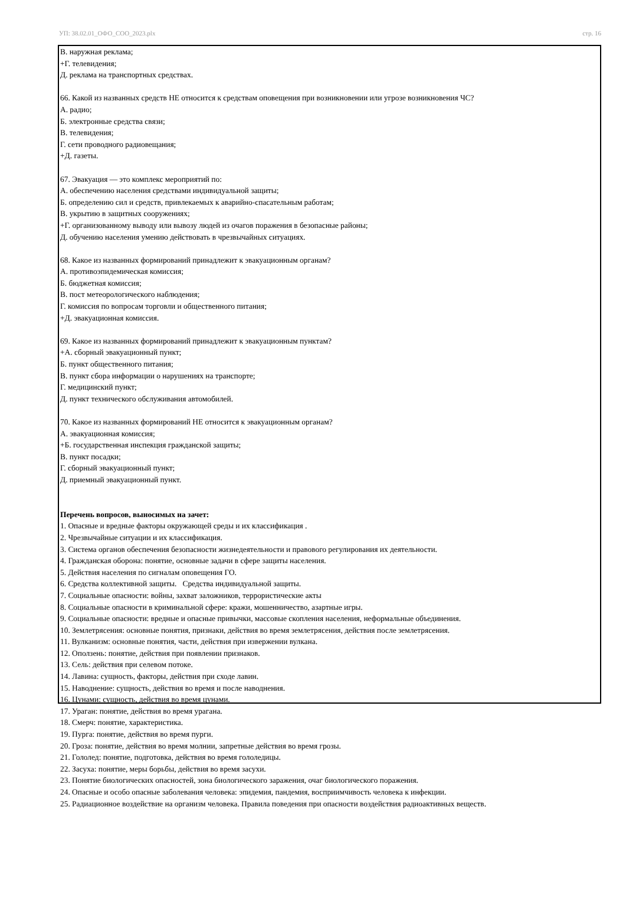УП: 38.02.01_ОФО_СОО_2023.plx стр. 16
В. наружная реклама;
+Г. телевидения;
Д. реклама на транспортных средствах.
66. Какой из названных средств НЕ относится к средствам оповещения при возникновении или угрозе возникновения ЧС?
А. радио;
Б. электронные средства связи;
В. телевидения;
Г. сети проводного радиовещания;
+Д. газеты.
67. Эвакуация — это комплекс мероприятий по:
А. обеспечению населения средствами индивидуальной защиты;
Б. определению сил и средств, привлекаемых к аварийно-спасательным работам;
В. укрытию в защитных сооружениях;
+Г. организованному выводу или вывозу людей из очагов поражения в безопасные районы;
Д. обучению населения умению действовать в чрезвычайных ситуациях.
68. Какое из названных формирований принадлежит к эвакуационным органам?
А. противоэпидемическая комиссия;
Б. бюджетная комиссия;
В. пост метеорологического наблюдения;
Г. комиссия по вопросам торговли и общественного питания;
+Д. эвакуационная комиссия.
69. Какое из названных формирований принадлежит к эвакуационным пунктам?
+А. сборный эвакуационный пункт;
Б. пункт общественного питания;
В. пункт сбора информации о нарушениях на транспорте;
Г. медицинский пункт;
Д. пункт технического обслуживания автомобилей.
70. Какое из названных формирований НЕ относится к эвакуационным органам?
А. эвакуационная комиссия;
+Б. государственная инспекция гражданской защиты;
В. пункт посадки;
Г. сборный эвакуационный пункт;
Д. приемный эвакуационный пункт.
Перечень вопросов, выносимых на зачет:
1. Опасные и вредные факторы окружающей среды и их классификация .
2. Чрезвычайные ситуации и их классификация.
3. Система органов обеспечения безопасности жизнедеятельности и правового регулирования их деятельности.
4. Гражданская оборона: понятие, основные задачи в сфере защиты населения.
5. Действия населения по сигналам оповещения ГО.
6. Средства коллективной защиты. Средства индивидуальной защиты.
7. Социальные опасности: войны, захват заложников, террористические акты
8. Социальные опасности в криминальной сфере: кражи, мошенничество, азартные игры.
9. Социальные опасности: вредные и опасные привычки, массовые скопления населения, неформальные объединения.
10. Землетрясения: основные понятия, признаки, действия во время землетрясения, действия после землетрясения.
11. Вулканизм: основные понятия, части, действия при извержении вулкана.
12. Оползень: понятие, действия при появлении признаков.
13. Сель: действия при селевом потоке.
14. Лавина: сущность, факторы, действия при сходе лавин.
15. Наводнение: сущность, действия во время и после наводнения.
16. Цунами: сущность, действия во время цунами.
17. Ураган: понятие, действия во время урагана.
18. Смерч: понятие, характеристика.
19. Пурга: понятие, действия во время пурги.
20. Гроза: понятие, действия во время молнии, запретные действия во время грозы.
21. Гололед: понятие, подготовка, действия во время гололедицы.
22. Засуха: понятие, меры борьбы, действия во время засухи.
23. Понятие биологических опасностей, зона биологического заражения, очаг биологического поражения.
24. Опасные и особо опасные заболевания человека: эпидемия, пандемия, восприимчивость человека к инфекции.
25. Радиационное воздействие на организм человека. Правила поведения при опасности воздействия радиоактивных веществ.